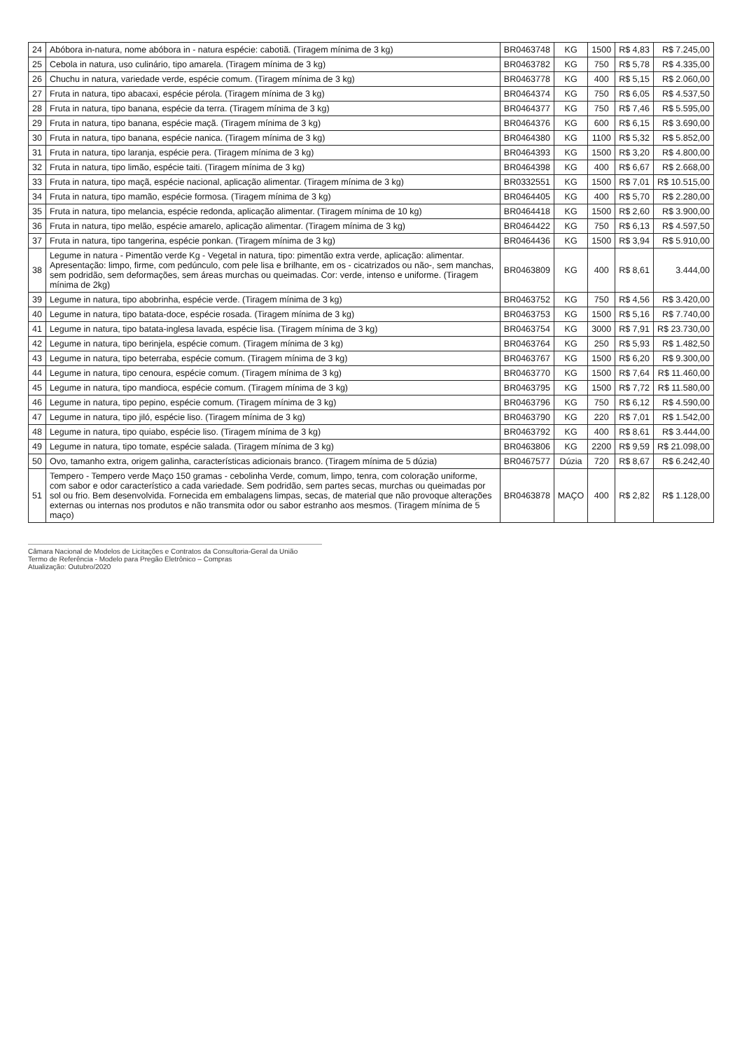| 24 | Abóbora in-natura, nome abóbora in - natura espécie: cabotiã. (Tiragem mínima de 3 kg) | BR0463748 | KG | 1500 | R$ 4,83 | R$ 7.245,00 |
| 25 | Cebola in natura, uso culinário, tipo amarela. (Tiragem mínima de 3 kg) | BR0463782 | KG | 750 | R$ 5,78 | R$ 4.335,00 |
| 26 | Chuchu in natura, variedade verde, espécie comum. (Tiragem mínima de 3 kg) | BR0463778 | KG | 400 | R$ 5,15 | R$ 2.060,00 |
| 27 | Fruta in natura, tipo abacaxi, espécie pérola. (Tiragem mínima de 3 kg) | BR0464374 | KG | 750 | R$ 6,05 | R$ 4.537,50 |
| 28 | Fruta in natura, tipo banana, espécie da terra. (Tiragem mínima de 3 kg) | BR0464377 | KG | 750 | R$ 7,46 | R$ 5.595,00 |
| 29 | Fruta in natura, tipo banana, espécie maçã. (Tiragem mínima de 3 kg) | BR0464376 | KG | 600 | R$ 6,15 | R$ 3.690,00 |
| 30 | Fruta in natura, tipo banana, espécie nanica. (Tiragem mínima de 3 kg) | BR0464380 | KG | 1100 | R$ 5,32 | R$ 5.852,00 |
| 31 | Fruta in natura, tipo laranja, espécie pera. (Tiragem mínima de 3 kg) | BR0464393 | KG | 1500 | R$ 3,20 | R$ 4.800,00 |
| 32 | Fruta in natura, tipo limão, espécie taiti. (Tiragem mínima de 3 kg) | BR0464398 | KG | 400 | R$ 6,67 | R$ 2.668,00 |
| 33 | Fruta in natura, tipo maçã, espécie nacional, aplicação alimentar. (Tiragem mínima de 3 kg) | BR0332551 | KG | 1500 | R$ 7,01 | R$ 10.515,00 |
| 34 | Fruta in natura, tipo mamão, espécie formosa. (Tiragem mínima de 3 kg) | BR0464405 | KG | 400 | R$ 5,70 | R$ 2.280,00 |
| 35 | Fruta in natura, tipo melancia, espécie redonda, aplicação alimentar. (Tiragem mínima de 10 kg) | BR0464418 | KG | 1500 | R$ 2,60 | R$ 3.900,00 |
| 36 | Fruta in natura, tipo melão, espécie amarelo, aplicação alimentar. (Tiragem mínima de 3 kg) | BR0464422 | KG | 750 | R$ 6,13 | R$ 4.597,50 |
| 37 | Fruta in natura, tipo tangerina, espécie ponkan. (Tiragem mínima de 3 kg) | BR0464436 | KG | 1500 | R$ 3,94 | R$ 5.910,00 |
| 38 | Legume in natura - Pimentão verde Kg - Vegetal in natura, tipo: pimentão extra verde, aplicação: alimentar. Apresentação: limpo, firme, com pedúnculo, com pele lisa e brilhante, em os - cicatrizados ou não-, sem manchas, sem podridão, sem deformações, sem áreas murchas ou queimadas. Cor: verde, intenso e uniforme. (Tiragem mínima de 2kg) | BR0463809 | KG | 400 | R$ 8,61 | 3.444,00 |
| 39 | Legume in natura, tipo abobrinha, espécie verde. (Tiragem mínima de 3 kg) | BR0463752 | KG | 750 | R$ 4,56 | R$ 3.420,00 |
| 40 | Legume in natura, tipo batata-doce, espécie rosada. (Tiragem mínima de 3 kg) | BR0463753 | KG | 1500 | R$ 5,16 | R$ 7.740,00 |
| 41 | Legume in natura, tipo batata-inglesa lavada, espécie lisa. (Tiragem mínima de 3 kg) | BR0463754 | KG | 3000 | R$ 7,91 | R$ 23.730,00 |
| 42 | Legume in natura, tipo berinjela, espécie comum. (Tiragem mínima de 3 kg) | BR0463764 | KG | 250 | R$ 5,93 | R$ 1.482,50 |
| 43 | Legume in natura, tipo beterraba, espécie comum. (Tiragem mínima de 3 kg) | BR0463767 | KG | 1500 | R$ 6,20 | R$ 9.300,00 |
| 44 | Legume in natura, tipo cenoura, espécie comum. (Tiragem mínima de 3 kg) | BR0463770 | KG | 1500 | R$ 7,64 | R$ 11.460,00 |
| 45 | Legume in natura, tipo mandioca, espécie comum. (Tiragem mínima de 3 kg) | BR0463795 | KG | 1500 | R$ 7,72 | R$ 11.580,00 |
| 46 | Legume in natura, tipo pepino, espécie comum. (Tiragem mínima de 3 kg) | BR0463796 | KG | 750 | R$ 6,12 | R$ 4.590,00 |
| 47 | Legume in natura, tipo jiló, espécie liso. (Tiragem mínima de 3 kg) | BR0463790 | KG | 220 | R$ 7,01 | R$ 1.542,00 |
| 48 | Legume in natura, tipo quiabo, espécie liso. (Tiragem mínima de 3 kg) | BR0463792 | KG | 400 | R$ 8,61 | R$ 3.444,00 |
| 49 | Legume in natura, tipo tomate, espécie salada. (Tiragem mínima de 3 kg) | BR0463806 | KG | 2200 | R$ 9,59 | R$ 21.098,00 |
| 50 | Ovo, tamanho extra, origem galinha, características adicionais branco. (Tiragem mínima de 5 dúzia) | BR0467577 | Dúzia | 720 | R$ 8,67 | R$ 6.242,40 |
| 51 | Tempero - Tempero verde Maço 150 gramas - cebolinha Verde, comum, limpo, tenra, com coloração uniforme, com sabor e odor característico a cada variedade. Sem podridão, sem partes secas, murchas ou queimadas por sol ou frio. Bem desenvolvida. Fornecida em embalagens limpas, secas, de material que não provoque alterações externas ou internas nos produtos e não transmita odor ou sabor estranho aos mesmos. (Tiragem mínima de 5 maço) | BR0463878 | MAÇO | 400 | R$ 2,82 | R$ 1.128,00 |
Câmara Nacional de Modelos de Licitações e Contratos da Consultoria-Geral da União
Termo de Referência - Modelo para Pregão Eletrônico – Compras
Atualização: Outubro/2020